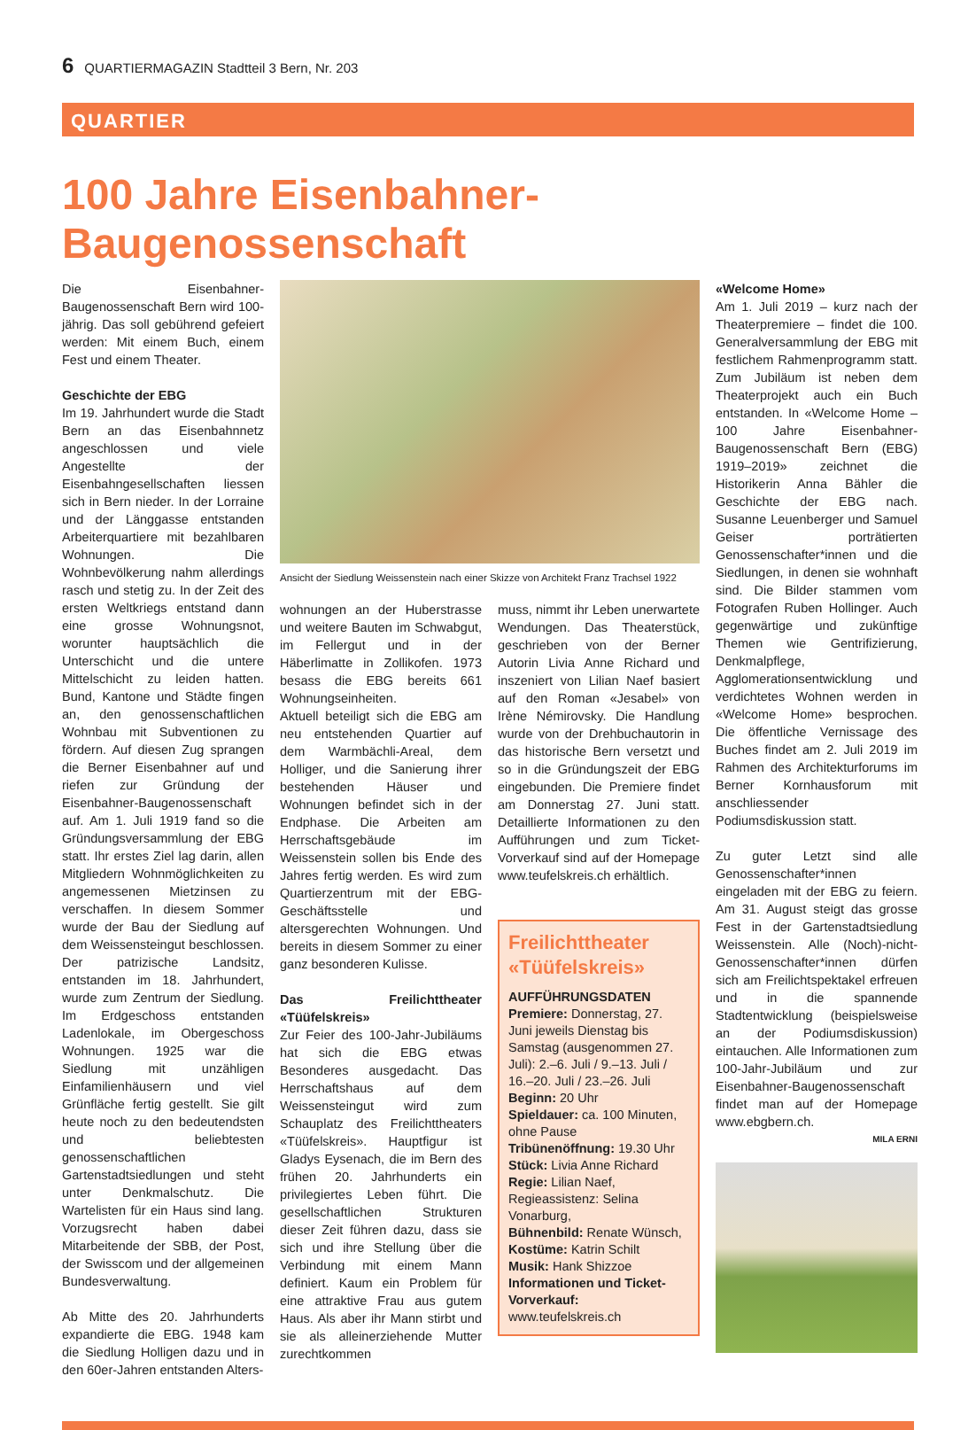6 QUARTIERMAGAZIN Stadtteil 3 Bern, Nr. 203
QUARTIER
100 Jahre Eisenbahner-Baugenossenschaft
Die Eisenbahner-Baugenossenschaft Bern wird 100-jährig. Das soll gebührend gefeiert werden: Mit einem Buch, einem Fest und einem Theater.
Geschichte der EBG
Im 19. Jahrhundert wurde die Stadt Bern an das Eisenbahnnetz angeschlossen und viele Angestellte der Eisenbahngesellschaften liessen sich in Bern nieder. In der Lorraine und der Länggasse entstanden Arbeiterquartiere mit bezahlbaren Wohnungen. Die Wohnbevölkerung nahm allerdings rasch und stetig zu. In der Zeit des ersten Weltkriegs entstand dann eine grosse Wohnungsnot, worunter hauptsächlich die Unterschicht und die untere Mittelschicht zu leiden hatten. Bund, Kantone und Städte fingen an, den genossenschaftlichen Wohnbau mit Subventionen zu fördern. Auf diesen Zug sprangen die Berner Eisenbahner auf und riefen zur Gründung der Eisenbahner-Baugenossenschaft auf. Am 1. Juli 1919 fand so die Gründungsversammlung der EBG statt. Ihr erstes Ziel lag darin, allen Mitgliedern Wohnmöglichkeiten zu angemessenen Mietzinsen zu verschaffen. In diesem Sommer wurde der Bau der Siedlung auf dem Weissensteingut beschlossen. Der patrizische Landsitz, entstanden im 18. Jahrhundert, wurde zum Zentrum der Siedlung. Im Erdgeschoss entstanden Ladenlokale, im Obergeschoss Wohnungen. 1925 war die Siedlung mit unzähligen Einfamilienhäusern und viel Grünfläche fertig gestellt. Sie gilt heute noch zu den bedeutendsten und beliebtesten genossenschaftlichen Gartenstadtsiedlungen und steht unter Denkmalschutz. Die Wartelisten für ein Haus sind lang. Vorzugsrecht haben dabei Mitarbeitende der SBB, der Post, der Swisscom und der allgemeinen Bundesverwaltung.
Ab Mitte des 20. Jahrhunderts expandierte die EBG. 1948 kam die Siedlung Holligen dazu und in den 60er-Jahren entstanden Alters-
Ansicht der Siedlung Weissenstein nach einer Skizze von Architekt Franz Trachsel 1922
wohnungen an der Huberstrasse und weitere Bauten im Schwabgut, im Fellergut und in der Häberlimatte in Zollikofen. 1973 besass die EBG bereits 661 Wohnungseinheiten.
Aktuell beteiligt sich die EBG am neu entstehenden Quartier auf dem Warmbächli-Areal, dem Holliger, und die Sanierung ihrer bestehenden Häuser und Wohnungen befindet sich in der Endphase. Die Arbeiten am Herrschaftsgebäude im Weissenstein sollen bis Ende des Jahres fertig werden. Es wird zum Quartierzentrum mit der EBG-Geschäftsstelle und altersgerechten Wohnungen. Und bereits in diesem Sommer zu einer ganz besonderen Kulisse.
Das Freilichttheater «Tüüfelskreis»
Zur Feier des 100-Jahr-Jubiläums hat sich die EBG etwas Besonderes ausgedacht. Das Herrschaftshaus auf dem Weissensteingut wird zum Schauplatz des Freilichttheaters «Tüüfelskreis». Hauptfigur ist Gladys Eysenach, die im Bern des frühen 20. Jahrhunderts ein privilegiertes Leben führt. Die gesellschaftlichen Strukturen dieser Zeit führen dazu, dass sie sich und ihre Stellung über die Verbindung mit einem Mann definiert. Kaum ein Problem für eine attraktive Frau aus gutem Haus. Als aber ihr Mann stirbt und sie als alleinerziehende Mutter zurechtkommen
muss, nimmt ihr Leben unerwartete Wendungen. Das Theaterstück, geschrieben von der Berner Autorin Livia Anne Richard und inszeniert von Lilian Naef basiert auf den Roman «Jesabel» von Irène Némirovsky. Die Handlung wurde von der Drehbuchautorin in das historische Bern versetzt und so in die Gründungszeit der EBG eingebunden. Die Premiere findet am Donnerstag 27. Juni statt. Detaillierte Informationen zu den Aufführungen und zum Ticket-Vorverkauf sind auf der Homepage www.teufelskreis.ch erhältlich.
Freilichttheater «Tüüfelskreis»
AUFFÜHRUNGSDATEN
Premiere: Donnerstag, 27. Juni jeweils Dienstag bis Samstag (ausgenommen 27. Juli): 2.–6. Juli / 9.–13. Juli / 16.–20. Juli / 23.–26. Juli
Beginn: 20 Uhr
Spieldauer: ca. 100 Minuten, ohne Pause
Tribünenöffnung: 19.30 Uhr
Stück: Livia Anne Richard
Regie: Lilian Naef, Regieassistenz: Selina Vonarburg,
Bühnenbild: Renate Wünsch,
Kostüme: Katrin Schilt
Musik: Hank Shizzoe
Informationen und Ticket-Vorverkauf: www.teufelskreis.ch
«Welcome Home»
Am 1. Juli 2019 – kurz nach der Theaterpremiere – findet die 100. Generalversammlung der EBG mit festlichem Rahmenprogramm statt. Zum Jubiläum ist neben dem Theaterprojekt auch ein Buch entstanden. In «Welcome Home – 100 Jahre Eisenbahner-Baugenossenschaft Bern (EBG) 1919–2019» zeichnet die Historikerin Anna Bähler die Geschichte der EBG nach. Susanne Leuenberger und Samuel Geiser porträtierten Genossenschafter*innen und die Siedlungen, in denen sie wohnhaft sind. Die Bilder stammen vom Fotografen Ruben Hollinger. Auch gegenwärtige und zukünftige Themen wie Gentrifizierung, Denkmalpflege, Agglomerationsentwicklung und verdichtetes Wohnen werden in «Welcome Home» besprochen. Die öffentliche Vernissage des Buches findet am 2. Juli 2019 im Rahmen des Architekturforums im Berner Kornhausforum mit anschliessender Podiumsdiskussion statt.
Zu guter Letzt sind alle Genossenschafter*innen eingeladen mit der EBG zu feiern. Am 31. August steigt das grosse Fest in der Gartenstadtsiedlung Weissenstein. Alle (Noch)-nicht-Genossenschafter*innen dürfen sich am Freilichtspektakel erfreuen und in die spannende Stadtentwicklung (beispielsweise an der Podiumsdiskussion) eintauchen. Alle Informationen zum 100-Jahr-Jubiläum und zur Eisenbahner-Baugenossenschaft findet man auf der Homepage www.ebgbern.ch.
MILA ERNI